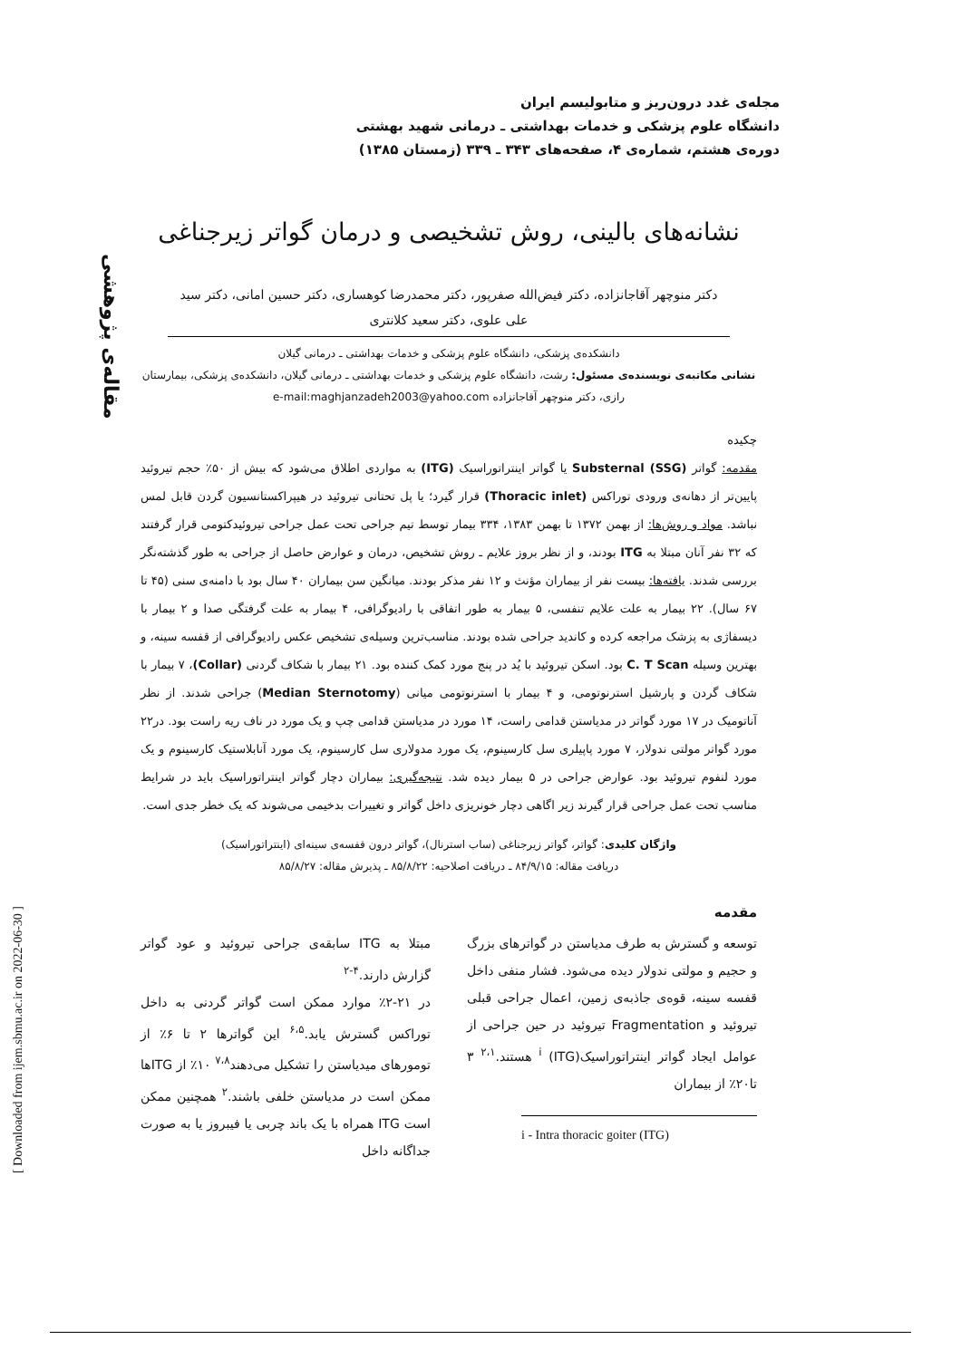مجله‌ی غدد درون‌ریز و متابولیسم ایران
دانشگاه علوم پزشکی و خدمات بهداشتی ـ درمانی شهید بهشتی
دوره‌ی هشتم، شماره‌ی ۴، صفحه‌های ۳۴۳ ـ ۳۳۹ (زمستان ۱۳۸۵)
مقاله‌ی پژوهشی
[ Downloaded from ijem.sbmu.ac.ir on 2022-06-30 ]
نشانه‌های بالینی، روش تشخیصی و درمان گواتر زیرجناغی
دکتر منوچهر آقاجانزاده، دکتر فیض‌الله صفرپور، دکتر محمدرضا کوهساری، دکتر حسین امانی، دکتر سید علی علوی، دکتر سعید کلانتری
دانشکده‌ی پزشکی، دانشگاه علوم پزشکی و خدمات بهداشتی ـ درمانی گیلان
نشانی مکاتبه‌ی نویسنده‌ی مسئول: رشت، دانشگاه علوم پزشکی و خدمات بهداشتی ـ درمانی گیلان، دانشکده‌ی پزشکی، بیمارستان رازی، دکتر منوچهر آقاجانزاده e-mail:maghjanzadeh2003@yahoo.com
چکیده
مقدمه: گواتر Substernal (SSG) یا گواتر اینتراتوراسیک (ITG) به مواردی اطلاق می‌شود که بیش از ۵۰٪ حجم تیروئید پایین‌تر از دهانه‌ی ورودی توراکس (Thoracic inlet) قرار گیرد؛ یا پل تحتانی تیروئید در هیپراکستانسیون گردن قابل لمس نباشد. مواد و روش‌ها: از بهمن ۱۳۷۲ تا بهمن ۱۳۸۳، ۳۳۴ بیمار توسط تیم جراحی تحت عمل جراحی تیروئیدکتومی قرار گرفتند که ۳۲ نفر آنان مبتلا به ITG بودند، و از نظر بروز علایم ـ روش تشخیص، درمان و عوارض حاصل از جراحی به طور گذشته‌نگر بررسی شدند. یافته‌ها: بیست نفر از بیماران مؤنث و ۱۲ نفر مذکر بودند. میانگین سن بیماران ۴۰ سال بود با دامنه‌ی سنی (۴۵ تا ۶۷ سال). ۲۲ بیمار به علت علایم تنفسی، ۵ بیمار به طور اتفاقی با رادیوگرافی، ۴ بیمار به علت گرفتگی صدا و ۲ بیمار با دیسفاژی به پزشک مراجعه کرده و کاندید جراحی شده بودند. مناسب‌ترین وسیله‌ی تشخیص عکس رادیوگرافی از قفسه سینه، و بهترین وسیله C. T Scan بود. اسکن تیروئید با یُد در پنج مورد کمک کننده بود. ۲۱ بیمار با شکاف گردنی (Collar)، ۷ بیمار با شکاف گردن و پارشیل استرنوتومی، و ۴ بیمار با استرنوتومی میانی (Median Sternotomy) جراحی شدند. از نظر آناتومیک در ۱۷ مورد گواتر در مدیاستن قدامی راست، ۱۴ مورد در مدیاستن قدامی چپ و یک مورد در ناف ریه راست بود. در۲۲ مورد گواتر مولتی ندولار، ۷ مورد پاپیلری سل کارسینوم، یک مورد مدولاری سل کارسینوم، یک مورد آنابلاستیک کارسینوم و یک مورد لنفوم تیروئید بود. عوارض جراحی در ۵ بیمار دیده شد. نتیجه‌گیری: بیماران دچار گواتر اینتراتوراسیک باید در شرایط مناسب تحت عمل جراحی قرار گیرند زیر اگاهی دچار خونریزی داخل گواتر و تغییرات بدخیمی می‌شوند که یک خطر جدی است.
واژگان کلیدی: گواتر، گواتر زیرجناغی (ساب استرنال)، گواتر درون قفسه‌ی سینه‌ای (اینتراتوراسیک)
دریافت مقاله: ۸۴/۹/۱۵ ـ دریافت اصلاحیه: ۸۵/۸/۲۲ ـ پذیرش مقاله: ۸۵/۸/۲۷
مقدمه
توسعه و گسترش به طرف مدیاستن در گواترهای بزرگ و حجیم و مولتی ندولار دیده می‌شود. فشار منفی داخل قفسه سینه، قوه‌ی جاذبه‌ی زمین، اعمال جراحی قبلی تیروئید و Fragmentation تیروئید در حین جراحی از عوامل ایجاد گواتر اینتراتوراسیک<sup>i</sup> (ITG) هستند.<sup>۲،۱</sup> ۳ تا۲۰٪ از بیماران
i - Intra thoracic goiter (ITG)
مبتلا به ITG سابقه‌ی جراحی تیروئید و عود گواتر گزارش دارند.<sup>۴-۲</sup>
در ۲۱-۲٪ موارد ممکن است گواتر گردنی به داخل توراکس گسترش یابد.<sup>۶،۵</sup> این گواترها ۲ تا ۶٪ از تومورهای میدیاستن را تشکیل می‌دهند<sup>۷،۸</sup> ۱۰٪ از ITGها ممکن است در مدیاستن خلفی باشند.<sup>۲</sup> همچنین ممکن است ITG همراه با یک باند چربی یا فیبروز یا به صورت جداگانه داخل